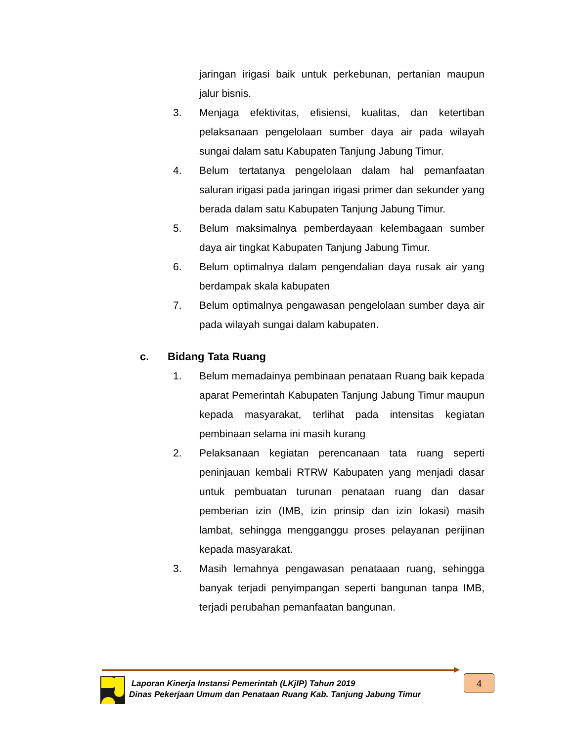jaringan irigasi baik untuk perkebunan, pertanian maupun jalur bisnis.
3. Menjaga efektivitas, efisiensi, kualitas, dan ketertiban pelaksanaan pengelolaan sumber daya air pada wilayah sungai dalam satu Kabupaten Tanjung Jabung Timur.
4. Belum tertatanya pengelolaan dalam hal pemanfaatan saluran irigasi pada jaringan irigasi primer dan sekunder yang berada dalam satu Kabupaten Tanjung Jabung Timur.
5. Belum maksimalnya pemberdayaan kelembagaan sumber daya air tingkat Kabupaten Tanjung Jabung Timur.
6. Belum optimalnya dalam pengendalian daya rusak air yang berdampak skala kabupaten
7. Belum optimalnya pengawasan pengelolaan sumber daya air pada wilayah sungai dalam kabupaten.
c. Bidang Tata Ruang
1. Belum memadainya pembinaan penataan Ruang baik kepada aparat Pemerintah Kabupaten Tanjung Jabung Timur maupun kepada masyarakat, terlihat pada intensitas kegiatan pembinaan selama ini masih kurang
2. Pelaksanaan kegiatan perencanaan tata ruang seperti peninjauan kembali RTRW Kabupaten yang menjadi dasar untuk pembuatan turunan penataan ruang dan dasar pemberian izin (IMB, izin prinsip dan izin lokasi) masih lambat, sehingga mengganggu proses pelayanan perijinan kepada masyarakat.
3. Masih lemahnya pengawasan penataaan ruang, sehingga banyak terjadi penyimpangan seperti bangunan tanpa IMB, terjadi perubahan pemanfaatan bangunan.
Laporan Kinerja Instansi Pemerintah (LKjIP) Tahun 2019
Dinas Pekerjaan Umum dan Penataan Ruang Kab. Tanjung Jabung Timur
4